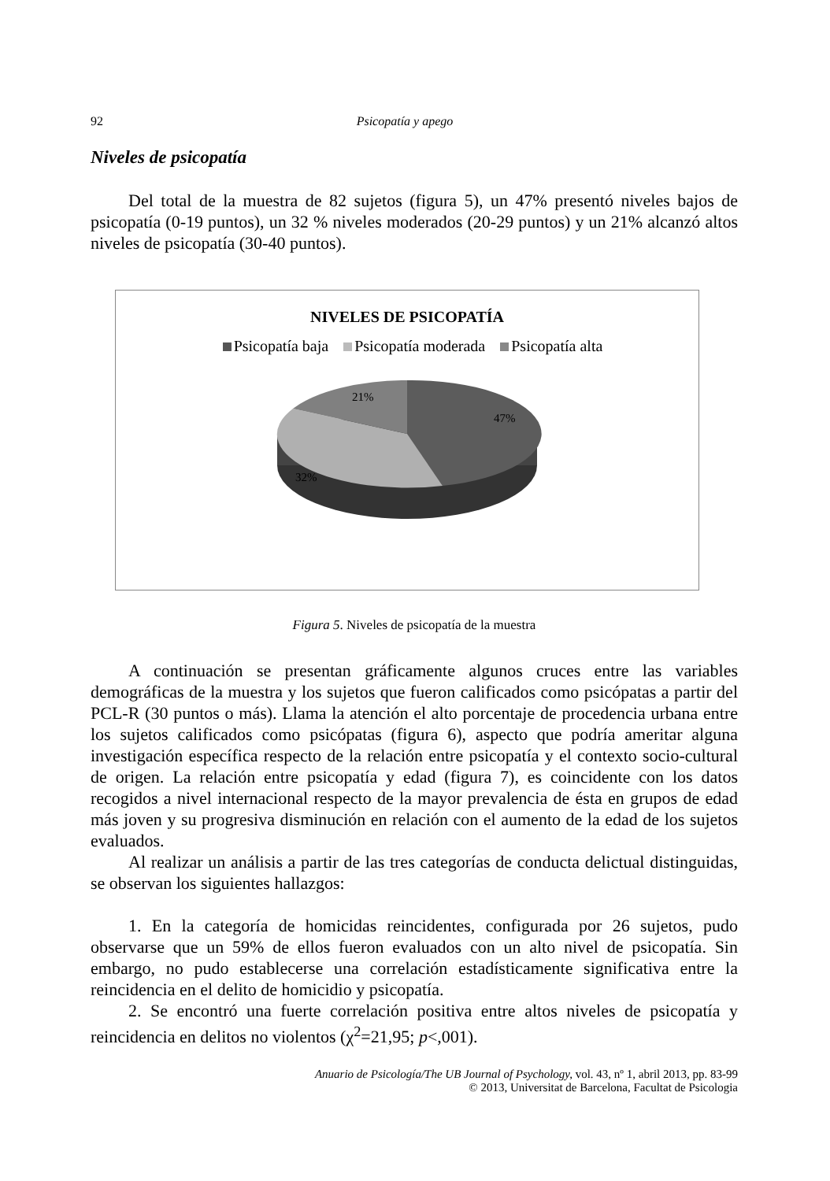92 Psicopatía y apego
Niveles de psicopatía
Del total de la muestra de 82 sujetos (figura 5), un 47% presentó niveles bajos de psicopatía (0-19 puntos), un 32 % niveles moderados (20-29 puntos) y un 21% alcanzó altos niveles de psicopatía (30-40 puntos).
NIVELES DE PSICOPATÍA
Psicopatía baja Psicopatía moderada Psicopatía alta
21%
47%
32%
Figura 5. Niveles de psicopatía de la muestra
A continuación se presentan gráficamente algunos cruces entre las variables demográficas de la muestra y los sujetos que fueron calificados como psicópatas a partir del PCL-R (30 puntos o más). Llama la atención el alto porcentaje de procedencia urbana entre los sujetos calificados como psicópatas (figura 6), aspecto que podría ameritar alguna investigación específica respecto de la relación entre psicopatía y el contexto socio-cultural de origen. La relación entre psicopatía y edad (figura 7), es coincidente con los datos recogidos a nivel internacional respecto de la mayor prevalencia de ésta en grupos de edad más joven y su progresiva disminución en relación con el aumento de la edad de los sujetos evaluados.
Al realizar un análisis a partir de las tres categorías de conducta delictual distinguidas, se observan los siguientes hallazgos:
1. En la categoría de homicidas reincidentes, configurada por 26 sujetos, pudo observarse que un 59% de ellos fueron evaluados con un alto nivel de psicopatía. Sin embargo, no pudo establecerse una correlación estadísticamente significativa entre la reincidencia en el delito de homicidio y psicopatía.
2. Se encontró una fuerte correlación positiva entre altos niveles de psicopatía y reincidencia en delitos no violentos (χ<sup>2</sup>=21,95; p<,001).
Anuario de Psicología/The UB Journal of Psychology, vol. 43, nº 1, abril 2013, pp. 83-99
© 2013, Universitat de Barcelona, Facultat de Psicologia